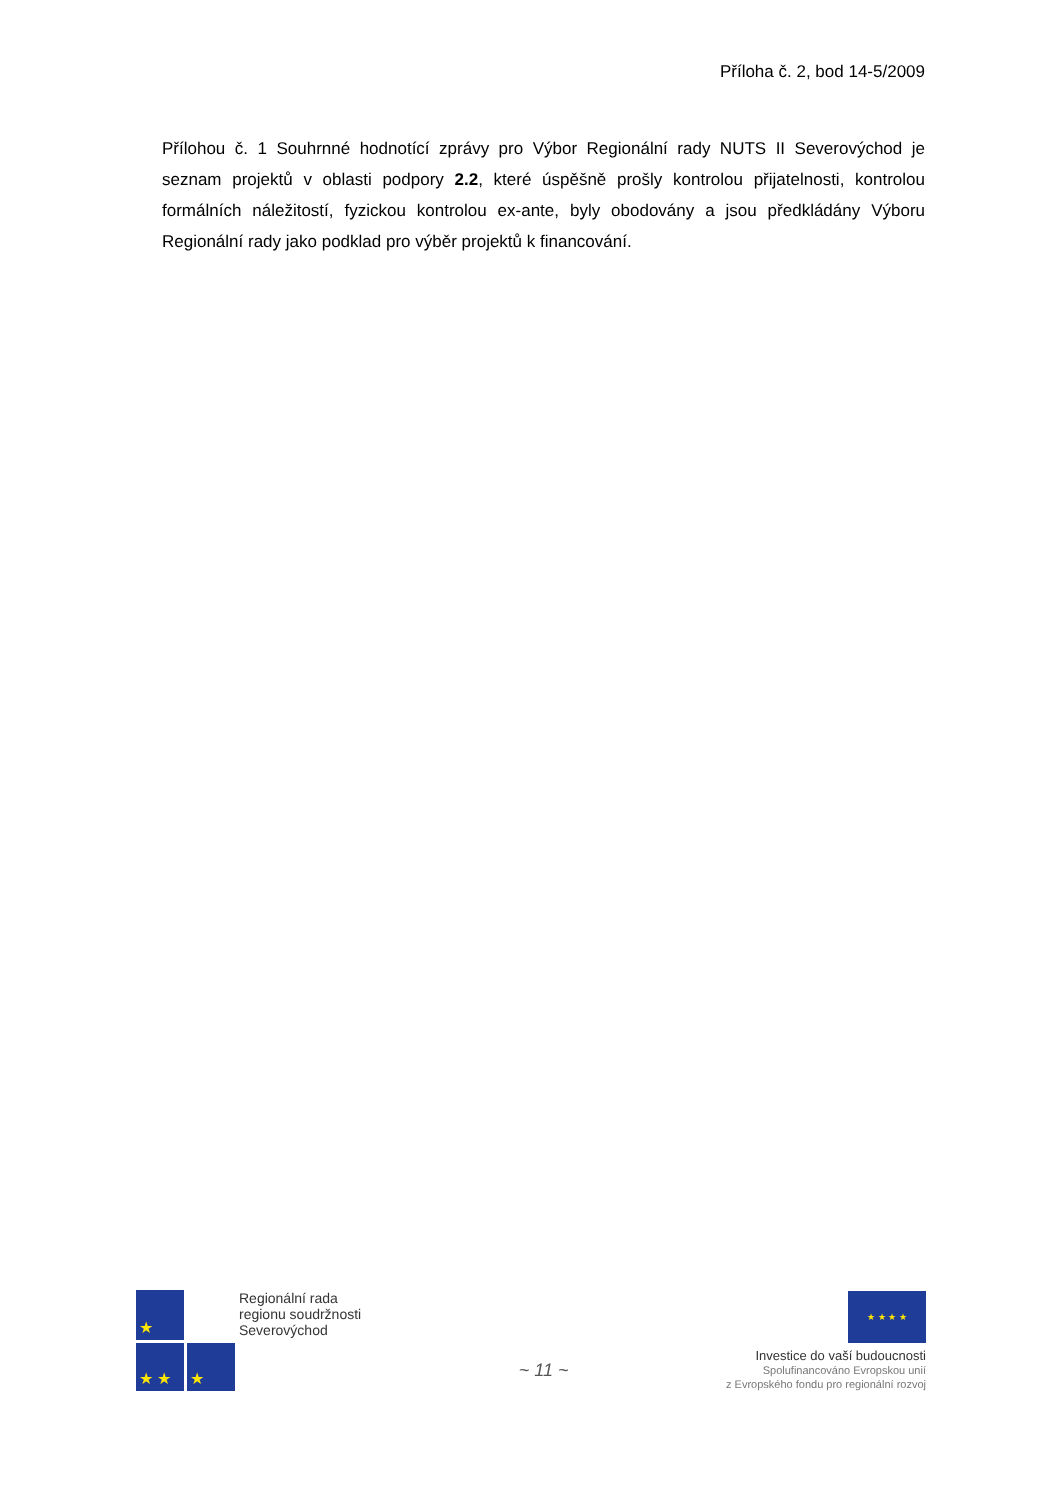Příloha č. 2, bod 14-5/2009
Přílohou č. 1 Souhrnné hodnotící zprávy pro Výbor Regionální rady NUTS II Severovýchod je seznam projektů v oblasti podpory 2.2, které úspěšně prošly kontrolou přijatelnosti, kontrolou formálních náležitostí, fyzickou kontrolou ex-ante, byly obodovány a jsou předkládány Výboru Regionální rady jako podklad pro výběr projektů k financování.
★
★ ★
★
Regionální rada
regionu soudržnosti
Severovýchod
~ 11 ~
★ ★ ★ ★
Investice do vaší budoucnosti
Spolufinancováno Evropskou unií
z Evropského fondu pro regionální rozvoj